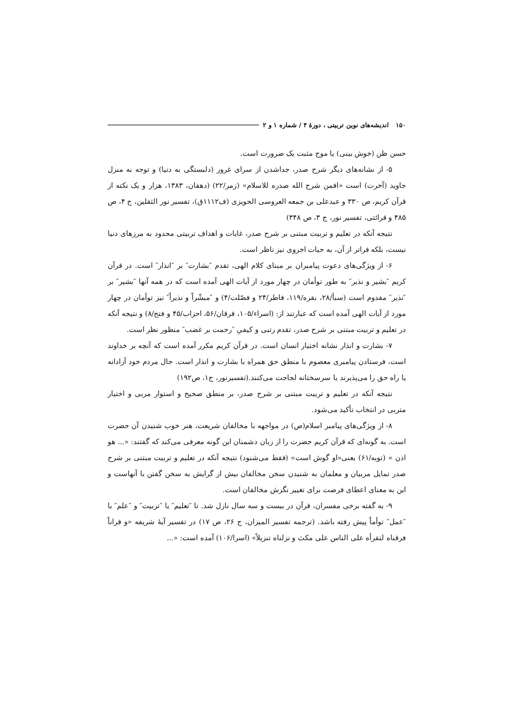۱۵۰ اندیشه‌های نوین تربیتی ، دورهٔ ۴ / شماره ۱ و ۲
حسن ظن (خوش بینی) یا موج مثبت یک ضرورت است.
۵- از نشانه‌های دیگر شرح صدر، جداشدن از سرای غرور (دلبستگی به دنیا) و توجه به منزل جاوید (آخرت) است «افمن شرح الله صدره للاسلام» (زمر/۲۲) (دهقان، ۱۳۸۳، هزار و یک نکته از قرآن کریم، ص ۳۳۰ و عبدعلی بن جمعه العروسی الحویزی (ف۱۱۱۲ق)، تفسیر نور الثقلین، ج ۴، ص ۴۸۵ و قرائتی، تفسیر نور، ج ۳، ص ۳۴۸)
نتیجه آنکه در تعلیم و تربیت مبتنی بر شرح صدر، غایات و اهداف تربیتی محدود به مرزهای دنیا نیست، بلکه فراتر از آن، به حیات اخروی نیز ناظر است.
۶- از ویژگی‌های دعوت پیامبران بر مبنای کلام الهی، تقدم ″بشارت″ بر ″انذار″ است. در قرآن کریم ″بشیر و نذیر″ به طور توأمان در چهار مورد از آیات الهی آمده است که در همه آنها ″بشیر″ بر ″نذیر″ مقدوم است (سبأ/۲۸، بقره/۱۱۹، فاطر/۲۴ و فصّلت/۴) و ″مبشّراً و نذیراً″ نیز توأمان در چهار مورد از آیات الهی آمده است که عبارتند از: (اسراء/۱۰۵، فرقان/۵۶، احزاب/۴۵ و فتح/۸) و نتیجه آنکه در تعلیم و تربیت مبتنی بر شرح صدر، تقدم رتبی و کیفیِ ″رحمت بر غضب″ منظور نظر است.
۷- بشارت و انذار نشانه اختیار انسان است. در قرآن کریم مکرر آمده است که آنچه بر خداوند است، فرستادن پیامبری معصوم با منطق حق همراه با بشارت و انذار است. حال مردم خود آزادانه یا راه حق را می‌پذیرند یا سرسختانه لجاجت می‌کنند.(تفسیرنور، ج۱، ص۱۹۲)
نتیجه آنکه در تعلیم و تربیت مبتنی بر شرح صدر، بر منطق صحیح و استوار مربی و اختیار متربی در انتخاب تأکید می‌شود.
۸- از ویژگی‌های پیامبر اسلام(ص) در مواجهه با مخالفان شریعت، هنر خوب شنیدن آن حضرت است. به گونه‌ای که قرآن کریم حضرت را از زبان دشمنان این گونه معرفی می‌کند که گفتند: «... هو اذن » (توبه/۶۱) یعنی«او گوش است» (فقط می‌شنود) نتیجه آنکه در تعلیم و تربیت مبتنی بر شرح صدر تمایل مربیان و معلمان به شنیدن سخن مخالفان بیش از گرایش به سخن گفتن با آنهاست و این به معنای اعطای فرصت برای تغییر نگرش مخالفان است.
۹- به گفته برخی مفسران، قرآن در بیست و سه سال نازل شد. تا ″تعلیم″ یا ″تربیت″ و ″علم″ با ″عمل″ توأماً پیش رفته باشد. (ترجمه تفسیر المیزان، ج ۲۶، ص ۱۷) در تفسیر آیهٔ شریفه «و قراناً فرقناه لتقرأه علی الناس علی مکث و نزلناه تنزیلاً» (اسرا/۱۰۶) آمده است: «...